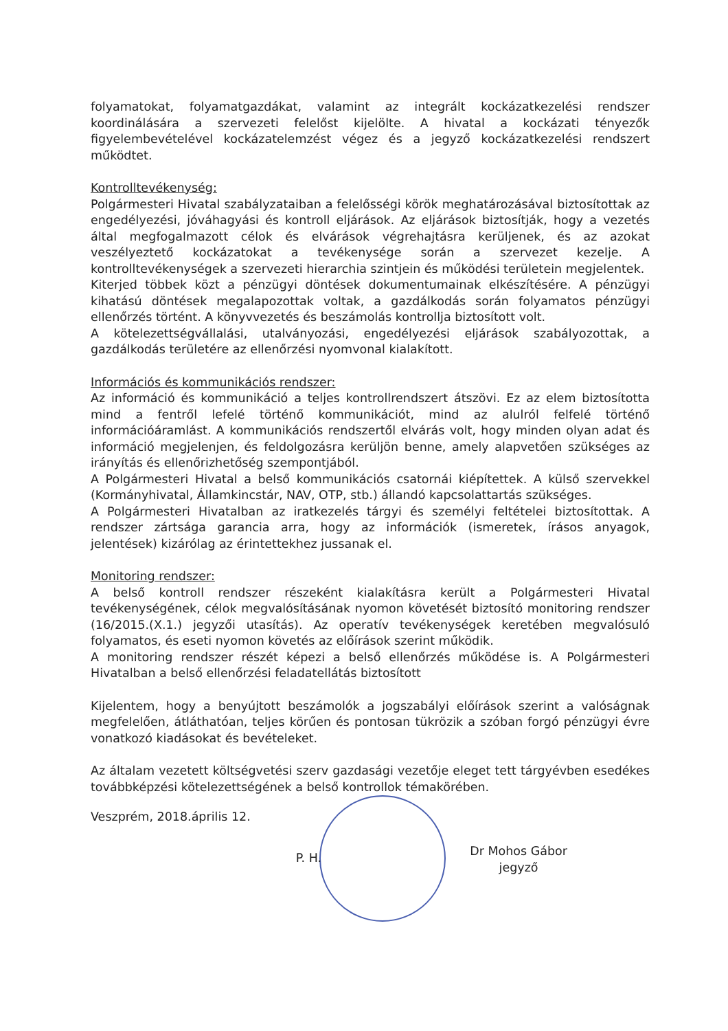folyamatokat, folyamatgazdákat, valamint az integrált kockázatkezelési rendszer koordinálására a szervezeti felelőst kijelölte. A hivatal a kockázati tényezők figyelembevételével kockázatelemzést végez és a jegyző kockázatkezelési rendszert működtet.
Kontrolltevékenység:
Polgármesteri Hivatal szabályzataiban a felelősségi körök meghatározásával biztosítottak az engedélyezési, jóváhagyási és kontroll eljárások. Az eljárások biztosítják, hogy a vezetés által megfogalmazott célok és elvárások végrehajtásra kerüljenek, és az azokat veszélyeztető kockázatokat a tevékenysége során a szervezet kezelje. A kontrolltevékenységek a szervezeti hierarchia szintjein és működési területein megjelentek.
Kiterjed többek közt a pénzügyi döntések dokumentumainak elkészítésére. A pénzügyi kihatású döntések megalapozottak voltak, a gazdálkodás során folyamatos pénzügyi ellenőrzés történt. A könyvvezetés és beszámolás kontrollja biztosított volt.
A kötelezettségvállalási, utalványozási, engedélyezési eljárások szabályozottak, a gazdálkodás területére az ellenőrzési nyomvonal kialakított.
Információs és kommunikációs rendszer:
Az információ és kommunikáció a teljes kontrollrendszert átszövi. Ez az elem biztosította mind a fentről lefelé történő kommunikációt, mind az alulról felfelé történő információáramlást. A kommunikációs rendszertől elvárás volt, hogy minden olyan adat és információ megjelenjen, és feldolgozásra kerüljön benne, amely alapvetően szükséges az irányítás és ellenőrizhetőség szempontjából.
A Polgármesteri Hivatal a belső kommunikációs csatornái kiépítettek. A külső szervekkel (Kormányhivatal, Államkincstár, NAV, OTP, stb.) állandó kapcsolattartás szükséges.
A Polgármesteri Hivatalban az iratkezelés tárgyi és személyi feltételei biztosítottak. A rendszer zártsága garancia arra, hogy az információk (ismeretek, írásos anyagok, jelentések) kizárólag az érintettekhez jussanak el.
Monitoring rendszer:
A belső kontroll rendszer részeként kialakításra került a Polgármesteri Hivatal tevékenységének, célok megvalósításának nyomon követését biztosító monitoring rendszer (16/2015.(X.1.) jegyzői utasítás). Az operatív tevékenységek keretében megvalósuló folyamatos, és eseti nyomon követés az előírások szerint működik.
A monitoring rendszer részét képezi a belső ellenőrzés működése is. A Polgármesteri Hivatalban a belső ellenőrzési feladatellátás biztosított
Kijelentem, hogy a benyújtott beszámolók a jogszabályi előírások szerint a valóságnak megfelelően, átláthatóan, teljes körűen és pontosan tükrözik a szóban forgó pénzügyi évre vonatkozó kiadásokat és bevételeket.
Az általam vezetett költségvetési szerv gazdasági vezetője eleget tett tárgyévben esedékes továbbképzési kötelezettségének a belső kontrollok témakörében.
Veszprém, 2018.április 12.
P. H.
Dr Mohos Gábor
jegyző